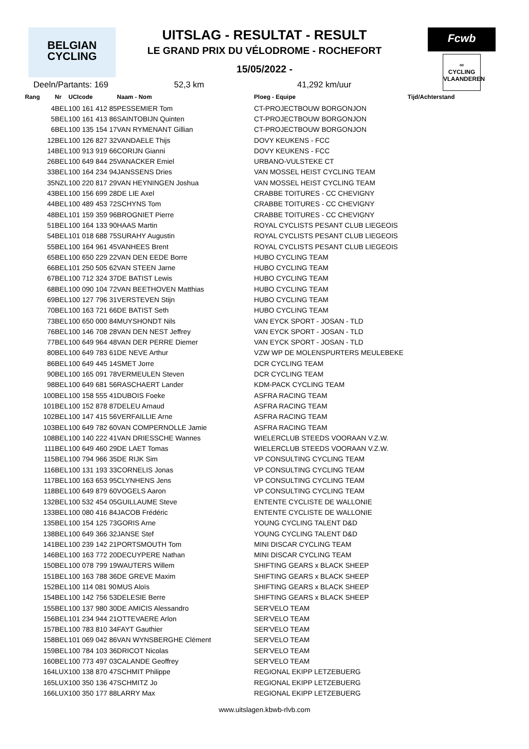BELGIAN
CYCLING
Fcwb
∞
CYCLING
VLAANDEREN
UITSLAG - RESULTAT - RESULT
LE GRAND PRIX DU VÉLODROME - ROCHEFORT
15/05/2022 -
Deeln/Partants: 169 52,3 km 41,292 km/uur
| Rang | Nr | UCIcode | Naam - Nom | Ploeg - Equipe | Tijd/Achterstand |
| --- | --- | --- | --- | --- | --- |
| 4 | BEL | 100 161 412 85 | PESSEMIER Tom | CT-PROJECTBOUW BORGONJON | |
| 5 | BEL | 100 161 413 86 | SAINTOBIJN Quinten | CT-PROJECTBOUW BORGONJON | |
| 6 | BEL | 100 135 154 17 | VAN RYMENANT Gillian | CT-PROJECTBOUW BORGONJON | |
| 12 | BEL | 100 126 827 32 | VANDAELE Thijs | DOVY KEUKENS - FCC | |
| 14 | BEL | 100 913 919 66 | CORIJN Gianni | DOVY KEUKENS - FCC | |
| 26 | BEL | 100 649 844 25 | VANACKER Emiel | URBANO-VULSTEKE CT | |
| 33 | BEL | 100 164 234 94 | JANSSENS Dries | VAN MOSSEL HEIST CYCLING TEAM | |
| 35 | NZL | 100 220 817 29 | VAN HEYNINGEN Joshua | VAN MOSSEL HEIST CYCLING TEAM | |
| 43 | BEL | 100 156 699 28 | DE LIE Axel | CRABBE TOITURES - CC CHEVIGNY | |
| 44 | BEL | 100 489 453 72 | SCHYNS Tom | CRABBE TOITURES - CC CHEVIGNY | |
| 48 | BEL | 101 159 359 96 | BROGNIET Pierre | CRABBE TOITURES - CC CHEVIGNY | |
| 51 | BEL | 100 164 133 90 | HAAS Martin | ROYAL CYCLISTS PESANT CLUB LIEGEOIS | |
| 54 | BEL | 101 018 688 75 | SURAHY Augustin | ROYAL CYCLISTS PESANT CLUB LIEGEOIS | |
| 55 | BEL | 100 164 961 45 | VANHEES Brent | ROYAL CYCLISTS PESANT CLUB LIEGEOIS | |
| 65 | BEL | 100 650 229 22 | VAN DEN EEDE Borre | HUBO CYCLING TEAM | |
| 66 | BEL | 101 250 505 62 | VAN STEEN Jarne | HUBO CYCLING TEAM | |
| 67 | BEL | 100 712 324 37 | DE BATIST Lewis | HUBO CYCLING TEAM | |
| 68 | BEL | 100 090 104 72 | VAN BEETHOVEN Matthias | HUBO CYCLING TEAM | |
| 69 | BEL | 100 127 796 31 | VERSTEVEN Stijn | HUBO CYCLING TEAM | |
| 70 | BEL | 100 163 721 66 | DE BATIST Seth | HUBO CYCLING TEAM | |
| 73 | BEL | 100 650 000 84 | MUYSHONDT Nils | VAN EYCK SPORT - JOSAN - TLD | |
| 76 | BEL | 100 146 708 28 | VAN DEN NEST Jeffrey | VAN EYCK SPORT - JOSAN - TLD | |
| 77 | BEL | 100 649 964 48 | VAN DER PERRE Diemer | VAN EYCK SPORT - JOSAN - TLD | |
| 80 | BEL | 100 649 783 61 | DE NEVE Arthur | VZW WP DE MOLENSPURTERS MEULEBEKE | |
| 86 | BEL | 100 649 445 14 | SMET Jorre | DCR CYCLING TEAM | |
| 90 | BEL | 100 165 091 78 | VERMEULEN Steven | DCR CYCLING TEAM | |
| 98 | BEL | 100 649 681 56 | RASCHAERT Lander | KDM-PACK CYCLING TEAM | |
| 100 | BEL | 100 158 555 41 | DUBOIS Foeke | ASFRA RACING TEAM | |
| 101 | BEL | 100 152 878 87 | DELEU Arnaud | ASFRA RACING TEAM | |
| 102 | BEL | 100 147 415 56 | VERFAILLIE Arne | ASFRA RACING TEAM | |
| 103 | BEL | 100 649 782 60 | VAN COMPERNOLLE Jamie | ASFRA RACING TEAM | |
| 108 | BEL | 100 140 222 41 | VAN DRIESSCHE Wannes | WIELERCLUB STEEDS VOORAAN V.Z.W. | |
| 111 | BEL | 100 649 460 29 | DE LAET Tomas | WIELERCLUB STEEDS VOORAAN V.Z.W. | |
| 115 | BEL | 100 794 966 35 | DE RIJK Sim | VP CONSULTING CYCLING TEAM | |
| 116 | BEL | 100 131 193 33 | CORNELIS Jonas | VP CONSULTING CYCLING TEAM | |
| 117 | BEL | 100 163 653 95 | CLYNHENS Jens | VP CONSULTING CYCLING TEAM | |
| 118 | BEL | 100 649 879 60 | VOGELS Aaron | VP CONSULTING CYCLING TEAM | |
| 132 | BEL | 100 532 454 05 | GUILLAUME Steve | ENTENTE CYCLISTE DE WALLONIE | |
| 133 | BEL | 100 080 416 84 | JACOB Frédéric | ENTENTE CYCLISTE DE WALLONIE | |
| 135 | BEL | 100 154 125 73 | GORIS Arne | YOUNG CYCLING TALENT D&D | |
| 138 | BEL | 100 649 366 32 | JANSE Stef | YOUNG CYCLING TALENT D&D | |
| 141 | BEL | 100 239 142 21 | PORTSMOUTH Tom | MINI DISCAR CYCLING TEAM | |
| 146 | BEL | 100 163 772 20 | DECUYPERE Nathan | MINI DISCAR CYCLING TEAM | |
| 150 | BEL | 100 078 799 19 | WAUTERS Willem | SHIFTING GEARS x BLACK SHEEP | |
| 151 | BEL | 100 163 788 36 | DE GREVE Maxim | SHIFTING GEARS x BLACK SHEEP | |
| 152 | BEL | 100 114 081 90 | MUS Aloïs | SHIFTING GEARS x BLACK SHEEP | |
| 154 | BEL | 100 142 756 53 | DELESIE Berre | SHIFTING GEARS x BLACK SHEEP | |
| 155 | BEL | 100 137 980 30 | DE AMICIS Alessandro | SER'VELO TEAM | |
| 156 | BEL | 101 234 944 21 | OTTEVAERE Arlon | SER'VELO TEAM | |
| 157 | BEL | 100 783 810 34 | FAYT Gauthier | SER'VELO TEAM | |
| 158 | BEL | 101 069 042 86 | VAN WYNSBERGHE Clément | SER'VELO TEAM | |
| 159 | BEL | 100 784 103 36 | DRICOT Nicolas | SER'VELO TEAM | |
| 160 | BEL | 100 773 497 03 | CALANDE Geoffrey | SER'VELO TEAM | |
| 164 | LUX | 100 138 870 47 | SCHMIT Philippe | REGIONAL EKIPP LETZEBUERG | |
| 165 | LUX | 100 350 136 47 | SCHMITZ Jo | REGIONAL EKIPP LETZEBUERG | |
| 166 | LUX | 100 350 177 88 | LARRY Max | REGIONAL EKIPP LETZEBUERG | |
www.uitslagen.kbwb-rlvb.com